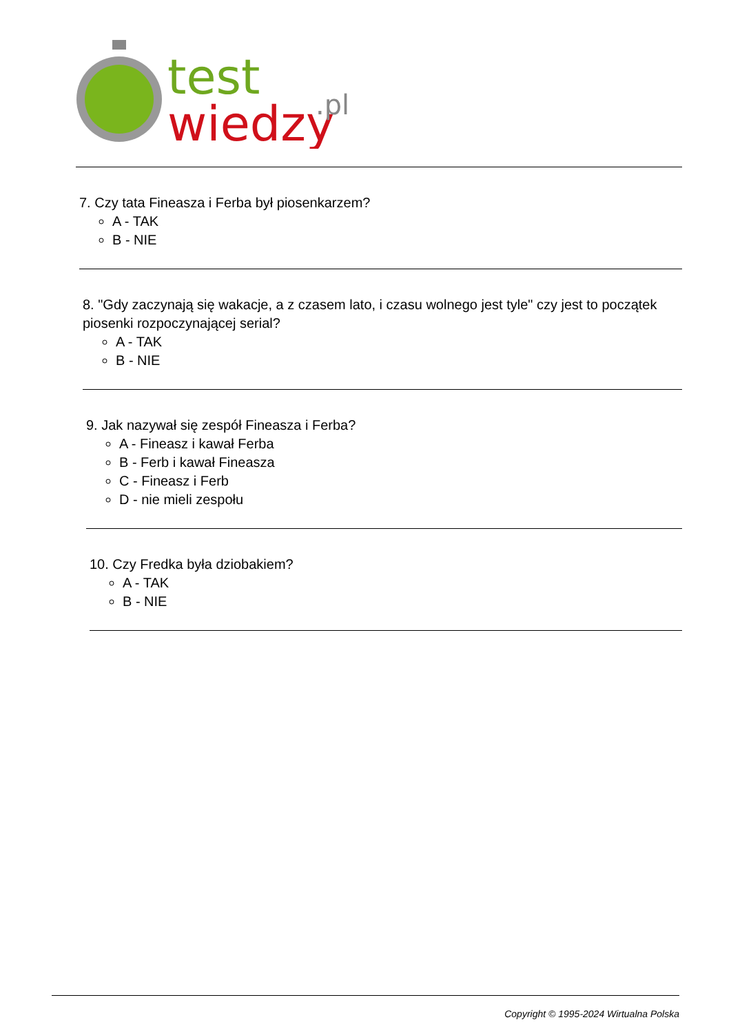test
wiedzy
.pl
7. Czy tata Fineasza i Ferba był piosenkarzem?
A - TAK
B - NIE
8. "Gdy zaczynają się wakacje, a z czasem lato, i czasu wolnego jest tyle" czy jest to początek piosenki rozpoczynającej serial?
A - TAK
B - NIE
9. Jak nazywał się zespół Fineasza i Ferba?
A - Fineasz i kawał Ferba
B - Ferb i kawał Fineasza
C - Fineasz i Ferb
D - nie mieli zespołu
10. Czy Fredka była dziobakiem?
A - TAK
B - NIE
Copyright © 1995-2024 Wirtualna Polska